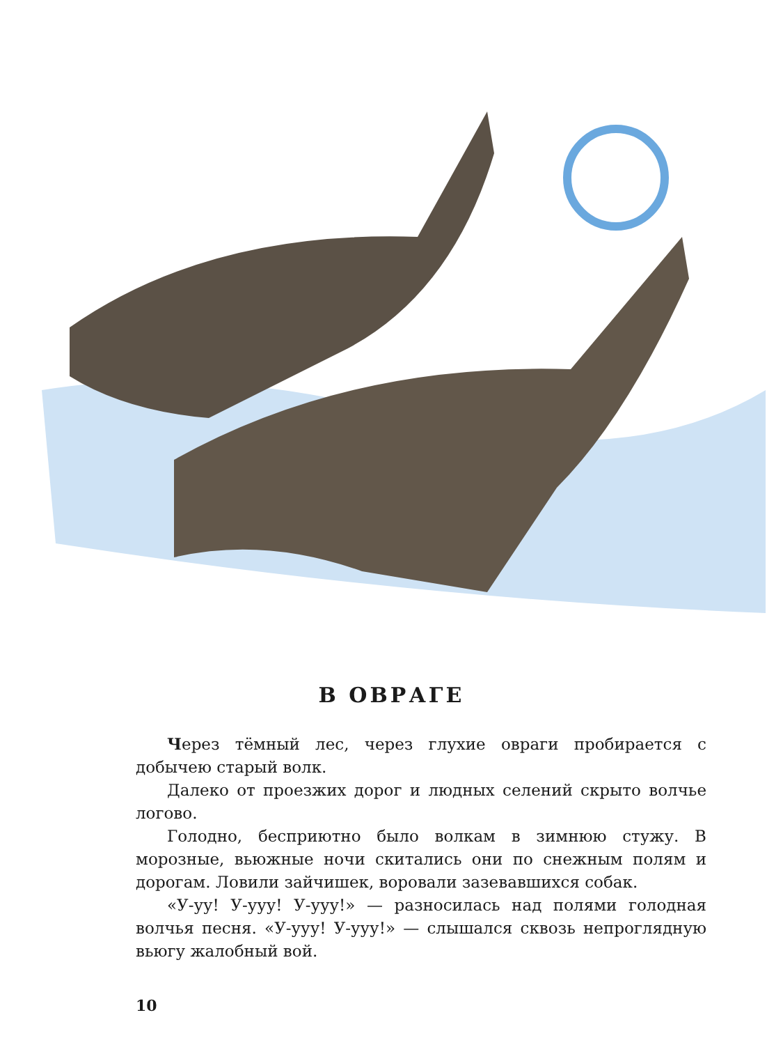В ОВРАГЕ
Через тёмный лес, через глухие овраги пробирается с добычею старый волк.
Далеко от проезжих дорог и людных селений скрыто волчье логово.
Голодно, бесприютно было волкам в зимнюю стужу. В морозные, вьюжные ночи скитались они по снежным полям и дорогам. Ловили зайчишек, воровали зазевавшихся собак.
«У-уу! У-ууу! У-ууу!» — разносилась над полями голодная волчья песня. «У-ууу! У-ууу!» — слышался сквозь непроглядную вьюгу жалобный вой.
10